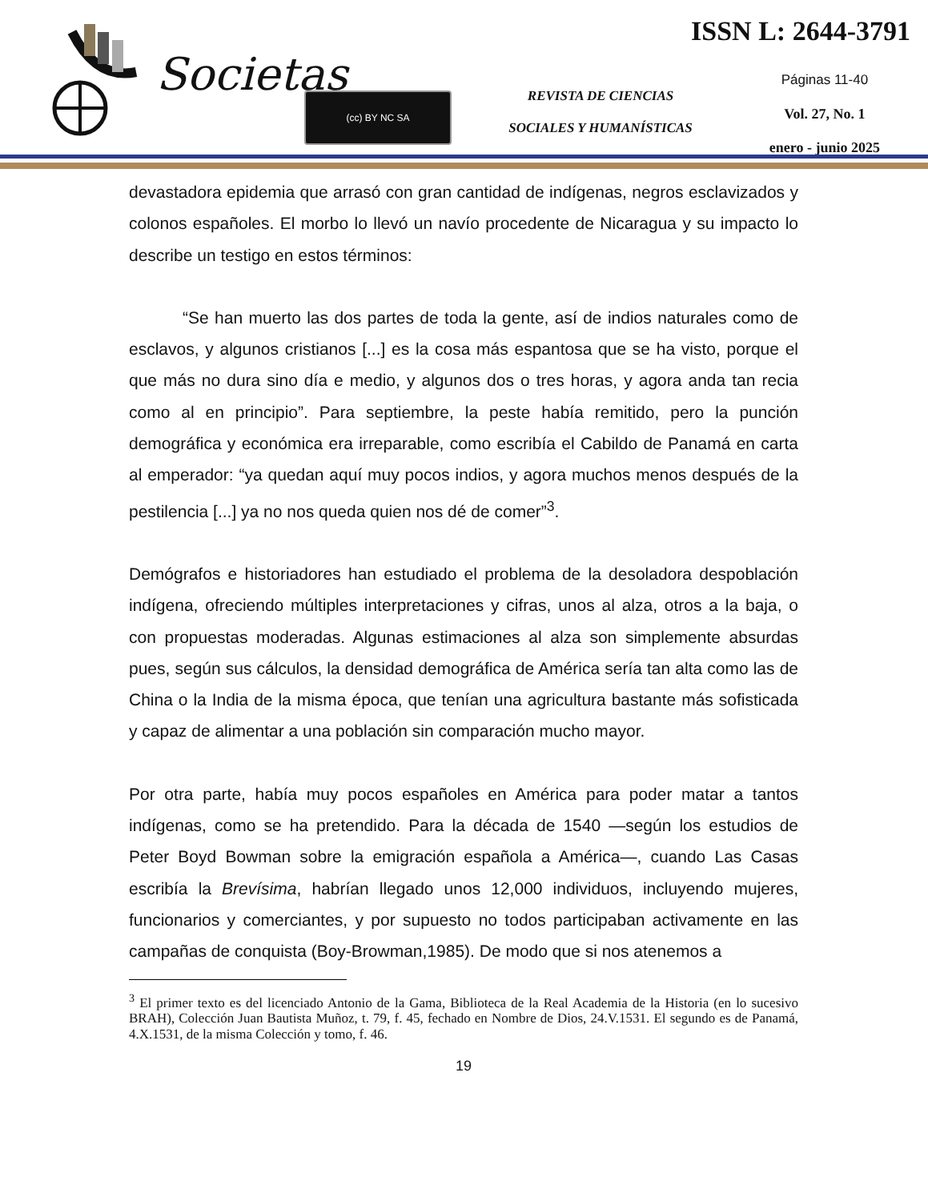Societas (cc) BY NC SA
REVISTA DE CIENCIAS
SOCIALES Y HUMANÍSTICAS
ISSN L: 2644-3791
Páginas 11-40
Vol. 27, No. 1
enero - junio 2025
devastadora epidemia que arrasó con gran cantidad de indígenas, negros esclavizados y colonos españoles. El morbo lo llevó un navío procedente de Nicaragua y su impacto lo describe un testigo en estos términos:
“Se han muerto las dos partes de toda la gente, así de indios naturales como de esclavos, y algunos cristianos [...] es la cosa más espantosa que se ha visto, porque el que más no dura sino día e medio, y algunos dos o tres horas, y agora anda tan recia como al en principio”. Para septiembre, la peste había remitido, pero la punción demográfica y económica era irreparable, como escribía el Cabildo de Panamá en carta al emperador: “ya quedan aquí muy pocos indios, y agora muchos menos después de la pestilencia [...] ya no nos queda quien nos dé de comer”<sup>3</sup>.
Demógrafos e historiadores han estudiado el problema de la desoladora despoblación indígena, ofreciendo múltiples interpretaciones y cifras, unos al alza, otros a la baja, o con propuestas moderadas. Algunas estimaciones al alza son simplemente absurdas pues, según sus cálculos, la densidad demográfica de América sería tan alta como las de China o la India de la misma época, que tenían una agricultura bastante más sofisticada y capaz de alimentar a una población sin comparación mucho mayor.
Por otra parte, había muy pocos españoles en América para poder matar a tantos indígenas, como se ha pretendido. Para la década de 1540 —según los estudios de Peter Boyd Bowman sobre la emigración española a América—, cuando Las Casas escribía la Brevísima, habrían llegado unos 12,000 individuos, incluyendo mujeres, funcionarios y comerciantes, y por supuesto no todos participaban activamente en las campañas de conquista (Boy-Browman,1985). De modo que si nos atenemos a
<sup>3</sup> El primer texto es del licenciado Antonio de la Gama, Biblioteca de la Real Academia de la Historia (en lo sucesivo BRAH), Colección Juan Bautista Muñoz, t. 79, f. 45, fechado en Nombre de Dios, 24.V.1531. El segundo es de Panamá, 4.X.1531, de la misma Colección y tomo, f. 46.
19